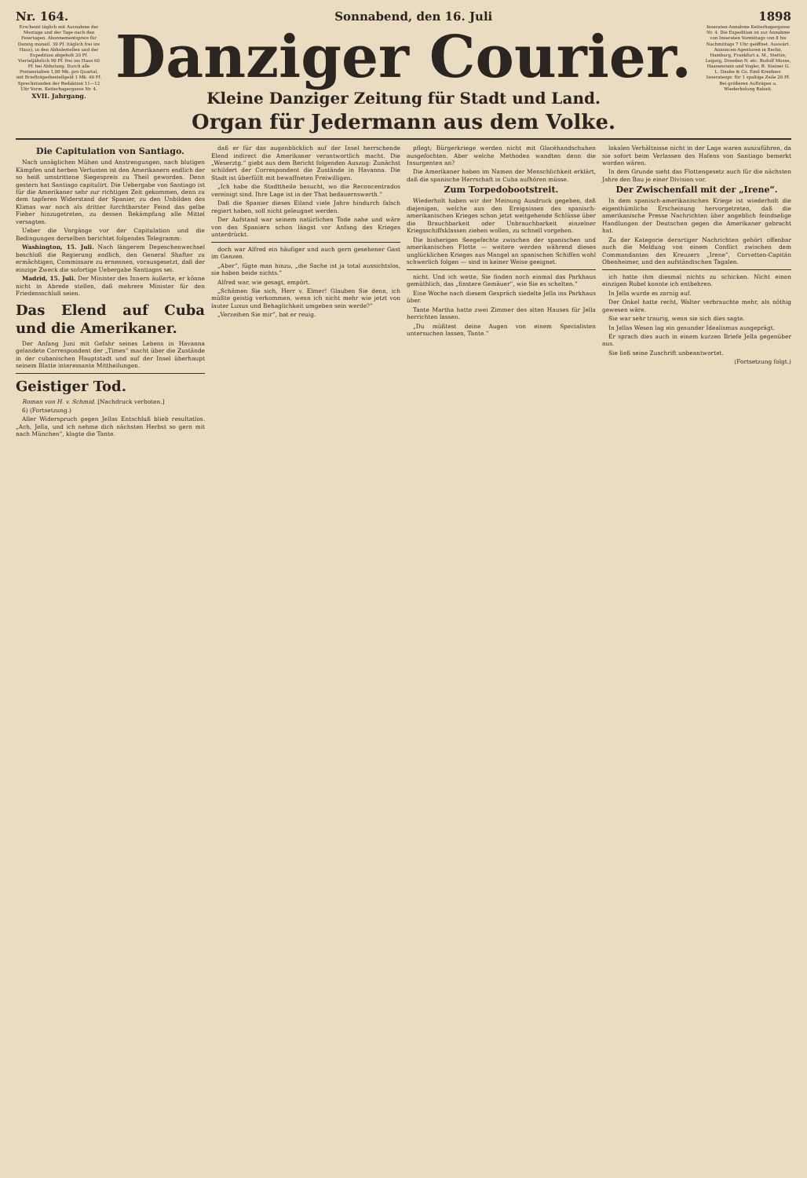Nr. 164. Sonnabend, den 16. Juli 1898
Erscheint täglich mit Ausnahme der Montage und der Tage nach den Feiertagen. Abonnementspreis für Danzig monatl. 30 Pf. (täglich frei ins Haus), in den Abholestellen und der Expedition abgeholt 20 Pf. Vierteljährlich 90 Pf. frei ins Haus 60 Pf. bei Abholung. Durch alle Postanstalten 1,00 Mk. pro Quartal, mit Briefträgerbestellgeld 1 Mk. 40 Pf. Sprechstunden der Redaktion 11—12 Uhr Vorm. Ketterhagergasse Nr. 4.
XVII. Jahrgang.
Danziger Courier.
Kleine Danziger Zeitung für Stadt und Land.
Organ für Jedermann aus dem Volke.
Inseraten-Annahme Ketterhagergasse Nr. 4. Die Expedition ist zur Annahme von Inseraten Vormittags von 8 bis Nachmittags 7 Uhr geöffnet. Auswärt. Annoncen-Agenturen in Berlin, Hamburg, Frankfurt a. M., Stettin, Leipzig, Dresden N. etc. Rudolf Mosse, Haasenstein und Vogler, R. Steiner G. L. Daube & Co. Emil Kreidner. Inseratenpr. für 1 spaltige Zeile 20 Pf. Bei größeren Aufträgen u. Wiederholung Rabatt.
Die Capitulation von Santiago.
Nach unsäglichen Mühen und Anstrengungen, nach blutigen Kämpfen und herben Verlusten ist den Amerikanern endlich der so heiß umstrittene Siegespreis zu Theil geworden. Denn gestern hat Santiago capitulirt. Die Uebergabe von Santiago ist für die Amerikaner sehr zur richtigen Zeit gekommen, denn zu dem tapferen Widerstand der Spanier, zu den Unbilden des Klimas war noch als dritter furchtbarster Feind das gelbe Fieber hinzugetreten, zu dessen Bekämpfung alle Mittel versagten.
Ueber die Vorgänge vor der Capitulation und die Bedingungen derselben berichtet folgendes Telegramm:
Washington, 15. Juli. Nach längerem Depeschenwechsel beschloß die Regierung endlich, den General Shafter zu ermächtigen, Commissare zu ernennen, vorausgesetzt, daß der einzige Zweck die sofortige Uebergabe Santiagos sei.
Madrid, 15. Juli. Der Minister des Innern äußerte, er könne nicht in Abrede stellen, daß mehrere Minister für den Friedensschluß seien.
Das Elend auf Cuba und die Amerikaner.
Der Anfang Juni mit Gefahr seines Lebens in Havanna gelandete Correspondent der „Times“ macht über die Zustände in der cubanischen Hauptstadt und auf der Insel überhaupt seinem Blatte interessante Mittheilungen.
Geistiger Tod.
Roman von H. v. Schmid. [Nachdruck verboten.]
6) (Fortsetzung.)
Aller Widerspruch gegen Jellas Entschluß blieb resultatlos. „Ach, Jella, und ich nehme dich nächsten Herbst so gern mit nach München“, klagte die Tante.
daß er für das augenblicklich auf der Insel herrschende Elend indirect die Amerikaner verantwortlich macht. Die „Weserztg.“ giebt aus dem Bericht folgenden Auszug: Zunächst schildert der Correspondent die Zustände in Havanna. Die Stadt ist überfüllt mit bewaffneten Freiwilligen.
„Ich habe die Stadttheile besucht, wo die Reconcentrados vereinigt sind. Ihre Lage ist in der That bedauernswerth.“
Daß die Spanier dieses Eiland viele Jahre hindurch falsch regiert haben, soll nicht geleugnet werden.
Der Aufstand war seinem natürlichen Tode nahe und wäre von den Spaniern schon längst vor Anfang des Krieges unterdrückt.
doch war Alfred ein häufiger und auch gern gesehener Gast im Ganzen.
„Aber“, fügte man hinzu, „die Sache ist ja total aussichtslos, sie haben beide nichts.“
Alfred war, wie gesagt, empört.
„Schämen Sie sich, Herr v. Elmer! Glauben Sie denn, ich müßte geistig verkommen, wenn ich nicht mehr wie jetzt von lauter Luxus und Behaglichkeit umgeben sein werde?“
„Verzeihen Sie mir“, bat er reuig.
pflegt; Bürgerkriege werden nicht mit Glacéhandschuhen ausgefochten. Aber welche Methoden wandten denn die Insurgenten an?
Die Amerikaner haben im Namen der Menschlichkeit erklärt, daß die spanische Herrschaft in Cuba aufhören müsse.
Zum Torpedobootstreit.
Wiederholt haben wir der Meinung Ausdruck gegeben, daß diejenigen, welche aus den Ereignissen des spanisch-amerikanischen Krieges schon jetzt weitgehende Schlüsse über die Brauchbarkeit oder Unbrauchbarkeit einzelner Kriegsschiffsklassen ziehen wollen, zu schnell vorgehen.
Die bisherigen Seegefechte zwischen der spanischen und amerikanischen Flotte — weitere werden während dieses unglücklichen Krieges aus Mangel an spanischen Schiffen wohl schwerlich folgen — sind in keiner Weise geeignet.
nicht. Und ich wette, Sie finden noch einmal das Parkhaus gemüthlich, das „finstere Gemäuer“, wie Sie es schelten.“
Eine Woche nach diesem Gespräch siedelte Jella ins Parkhaus über.
Tante Martha hatte zwei Zimmer des alten Hauses für Jella herrichten lassen.
„Du müßtest deine Augen von einem Specialisten untersuchen lassen, Tante.“
lokalen Verhältnisse nicht in der Lage waren auszuführen, da sie sofort beim Verlassen des Hafens von Santiago bemerkt worden wären.
In dem Grunde sieht das Flottengesetz auch für die nächsten Jahre den Bau je einer Division vor.
Der Zwischenfall mit der „Irene“.
In dem spanisch-amerikanischen Kriege ist wiederholt die eigenthümliche Erscheinung hervorgetreten, daß die amerikanische Presse Nachrichten über angeblich feindselige Handlungen der Deutschen gegen die Amerikaner gebracht hat.
Zu der Kategorie derartiger Nachrichten gehört offenbar auch die Meldung von einem Conflict zwischen dem Commandanten des Kreuzers „Irene“, Corvetten-Capitän Obenheimer, und den aufständischen Tagalen.
ich hatte ihm diesmal nichts zu schicken. Nicht einen einzigen Rubel konnte ich entbehren.
In Jella wurde es zornig auf.
Der Onkel hatte recht, Walter verbrauchte mehr, als nöthig gewesen wäre.
Sie war sehr traurig, wenn sie sich dies sagte.
In Jellas Wesen lag ein gesunder Idealismus ausgeprägt.
Er sprach dies auch in einem kurzen Briefe Jella gegenüber aus.
Sie ließ seine Zuschrift unbeantwortet.
(Fortsetzung folgt.)